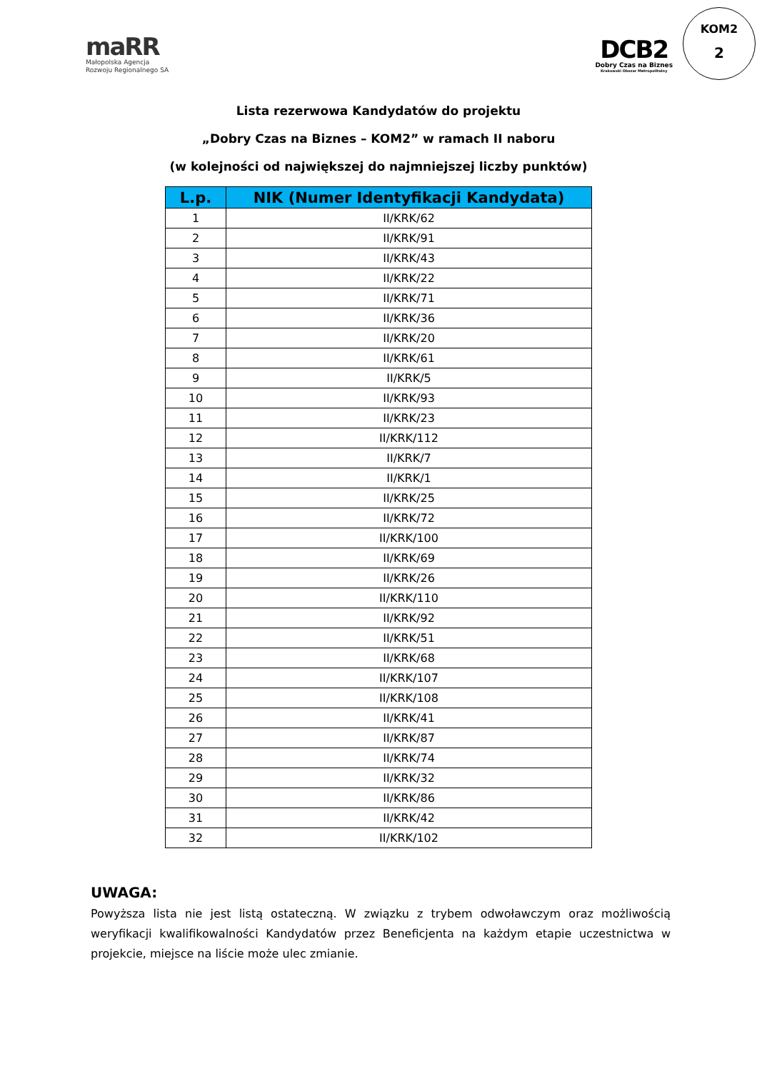maRR
Małopolska Agencja
Rozwoju Regionalnego SA
DCB2
Dobry Czas na Biznes
Krakowski Obszar Metropolitalny
KOM2
2
Lista rezerwowa Kandydatów do projektu
„Dobry Czas na Biznes – KOM2” w ramach II naboru
(w kolejności od największej do najmniejszej liczby punktów)
| L.p. | NIK (Numer Identyfikacji Kandydata) |
| --- | --- |
| 1 | II/KRK/62 |
| 2 | II/KRK/91 |
| 3 | II/KRK/43 |
| 4 | II/KRK/22 |
| 5 | II/KRK/71 |
| 6 | II/KRK/36 |
| 7 | II/KRK/20 |
| 8 | II/KRK/61 |
| 9 | II/KRK/5 |
| 10 | II/KRK/93 |
| 11 | II/KRK/23 |
| 12 | II/KRK/112 |
| 13 | II/KRK/7 |
| 14 | II/KRK/1 |
| 15 | II/KRK/25 |
| 16 | II/KRK/72 |
| 17 | II/KRK/100 |
| 18 | II/KRK/69 |
| 19 | II/KRK/26 |
| 20 | II/KRK/110 |
| 21 | II/KRK/92 |
| 22 | II/KRK/51 |
| 23 | II/KRK/68 |
| 24 | II/KRK/107 |
| 25 | II/KRK/108 |
| 26 | II/KRK/41 |
| 27 | II/KRK/87 |
| 28 | II/KRK/74 |
| 29 | II/KRK/32 |
| 30 | II/KRK/86 |
| 31 | II/KRK/42 |
| 32 | II/KRK/102 |
UWAGA:
Powyższa lista nie jest listą ostateczną. W związku z trybem odwoławczym oraz możliwością weryfikacji kwalifikowalności Kandydatów przez Beneficjenta na każdym etapie uczestnictwa w projekcie, miejsce na liście może ulec zmianie.